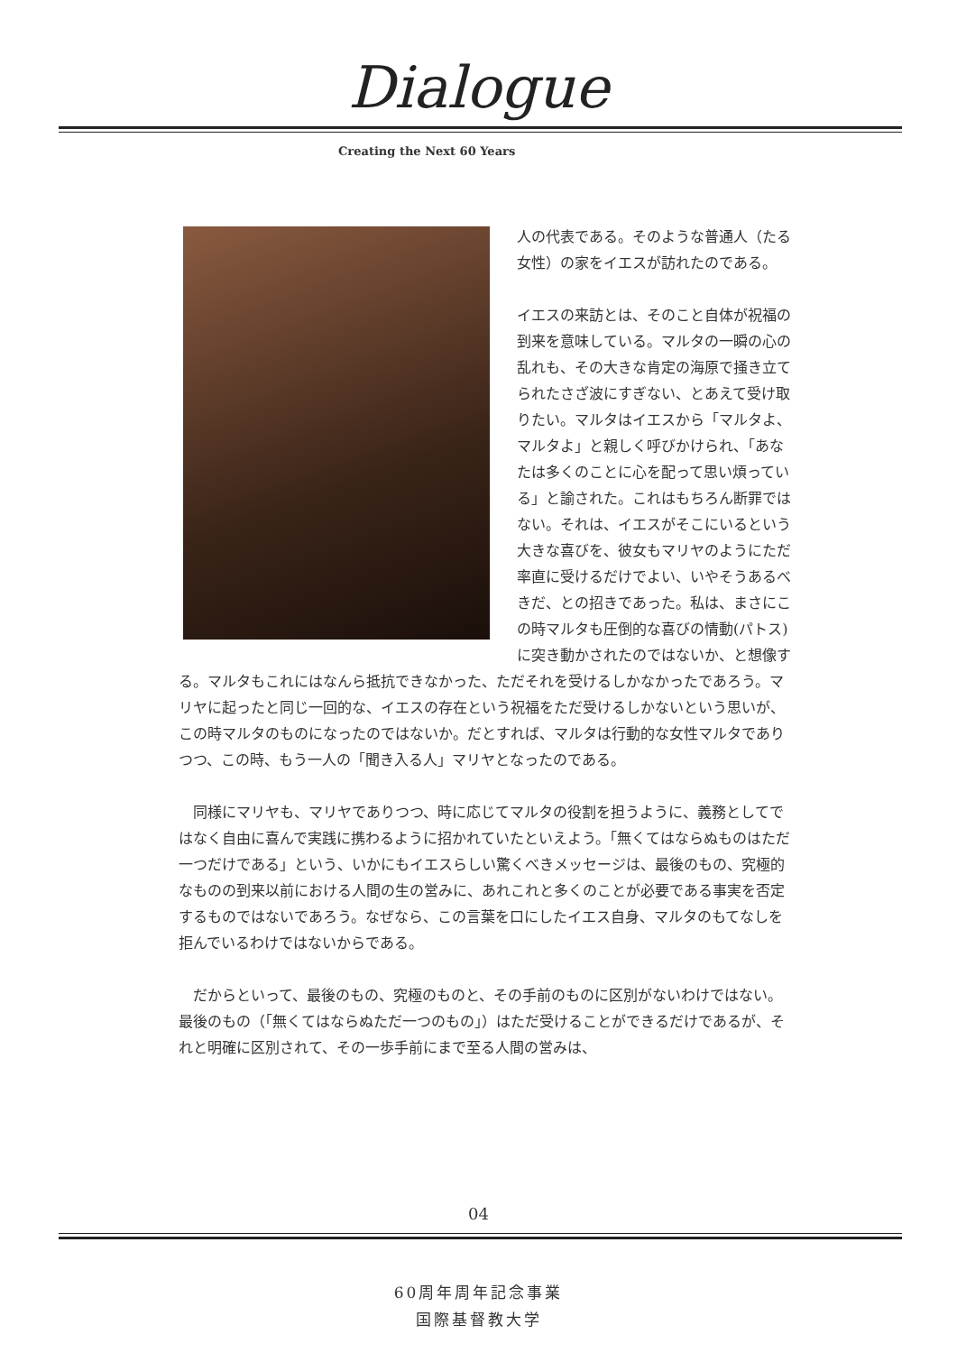Dialogue
Creating the Next 60 Years
人の代表である。そのような普通人（たる女性）の家をイエスが訪れたのである。
イエスの来訪とは、そのこと自体が祝福の到来を意味している。マルタの一瞬の心の乱れも、その大きな肯定の海原で掻き立てられたさざ波にすぎない、とあえて受け取りたい。マルタはイエスから「マルタよ、マルタよ」と親しく呼びかけられ、「あなたは多くのことに心を配って思い煩っている」と諭された。これはもちろん断罪ではない。それは、イエスがそこにいるという大きな喜びを、彼女もマリヤのようにただ率直に受けるだけでよい、いやそうあるべきだ、との招きであった。私は、まさにこの時マルタも圧倒的な喜びの情動(パトス)に突き動かされたのではないか、と想像する。マルタもこれにはなんら抵抗できなかった、ただそれを受けるしかなかったであろう。マリヤに起ったと同じ一回的な、イエスの存在という祝福をただ受けるしかないという思いが、この時マルタのものになったのではないか。だとすれば、マルタは行動的な女性マルタでありつつ、この時、もう一人の「聞き入る人」マリヤとなったのである。
　同様にマリヤも、マリヤでありつつ、時に応じてマルタの役割を担うように、義務としてではなく自由に喜んで実践に携わるように招かれていたといえよう。「無くてはならぬものはただ一つだけである」という、いかにもイエスらしい驚くべきメッセージは、最後のもの、究極的なものの到来以前における人間の生の営みに、あれこれと多くのことが必要である事実を否定するものではないであろう。なぜなら、この言葉を口にしたイエス自身、マルタのもてなしを拒んでいるわけではないからである。
　だからといって、最後のもの、究極のものと、その手前のものに区別がないわけではない。最後のもの（「無くてはならぬただ一つのもの」）はただ受けることができるだけであるが、それと明確に区別されて、その一歩手前にまで至る人間の営みは、
04
60周年周年記念事業
国際基督教大学